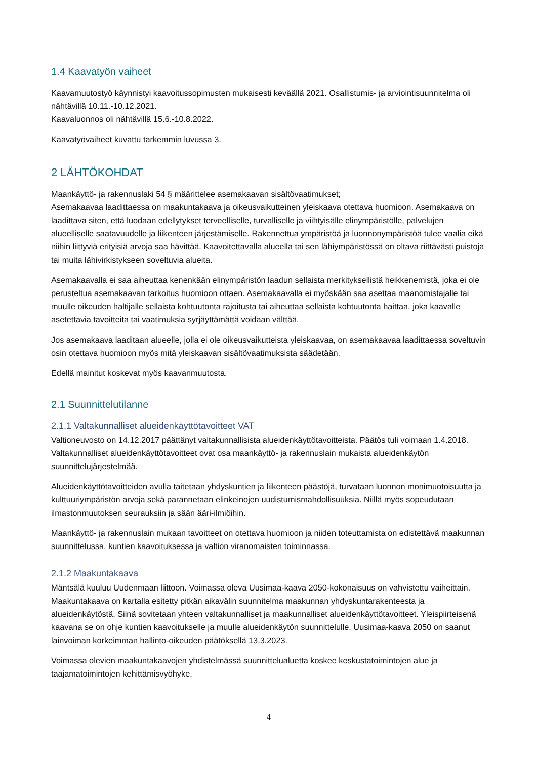1.4 Kaavatyön vaiheet
Kaavamuutostyö käynnistyi kaavoitussopimusten mukaisesti keväällä 2021. Osallistumis- ja arviointisuunnitelma oli nähtävillä 10.11.-10.12.2021.
Kaavaluonnos oli nähtävillä 15.6.-10.8.2022.
Kaavatyövaiheet kuvattu tarkemmin luvussa 3.
2 LÄHTÖKOHDAT
Maankäyttö- ja rakennuslaki 54 § määrittelee asemakaavan sisältövaatimukset;
Asemakaavaa laadittaessa on maakuntakaava ja oikeusvaikutteinen yleiskaava otettava huomioon. Asemakaava on laadittava siten, että luodaan edellytykset terveelliselle, turvalliselle ja viihtyisälle elinympäristölle, palvelujen alueelliselle saatavuudelle ja liikenteen järjestämiselle. Rakennettua ympäristöä ja luonnonympäristöä tulee vaalia eikä niihin liittyviä erityisiä arvoja saa hävittää. Kaavoitettavalla alueella tai sen lähiympäristössä on oltava riittävästi puistoja tai muita lähivirkistykseen soveltuvia alueita.
Asemakaavalla ei saa aiheuttaa kenenkään elinympäristön laadun sellaista merkityksellistä heikkenemistä, joka ei ole perusteltua asemakaavan tarkoitus huomioon ottaen. Asemakaavalla ei myöskään saa asettaa maanomistajalle tai muulle oikeuden haltijalle sellaista kohtuutonta rajoitusta tai aiheuttaa sellaista kohtuutonta haittaa, joka kaavalle asetettavia tavoitteita tai vaatimuksia syrjäyttämättä voidaan välttää.
Jos asemakaava laaditaan alueelle, jolla ei ole oikeusvaikutteista yleiskaavaa, on asemakaavaa laadittaessa soveltuvin osin otettava huomioon myös mitä yleiskaavan sisältövaatimuksista säädetään.
Edellä mainitut koskevat myös kaavanmuutosta.
2.1 Suunnittelutilanne
2.1.1 Valtakunnalliset alueidenkäyttötavoitteet VAT
Valtioneuvosto on 14.12.2017 päättänyt valtakunnallisista alueidenkäyttötavoitteista. Päätös tuli voimaan 1.4.2018. Valtakunnalliset alueidenkäyttötavoitteet ovat osa maankäyttö- ja rakennuslain mukaista alueidenkäytön suunnittelujärjestelmää.
Alueidenkäyttötavoitteiden avulla taitetaan yhdyskuntien ja liikenteen päästöjä, turvataan luonnon monimuotoisuutta ja kulttuuriympäristön arvoja sekä parannetaan elinkeinojen uudistumismahdollisuuksia. Niillä myös sopeudutaan ilmastonmuutoksen seurauksiin ja sään ääri-ilmiöihin.
Maankäyttö- ja rakennuslain mukaan tavoitteet on otettava huomioon ja niiden toteuttamista on edistettävä maakunnan suunnittelussa, kuntien kaavoituksessa ja valtion viranomaisten toiminnassa.
2.1.2 Maakuntakaava
Mäntsälä kuuluu Uudenmaan liittoon. Voimassa oleva Uusimaa-kaava 2050-kokonaisuus on vahvistettu vaiheittain. Maakuntakaava on kartalla esitetty pitkän aikavälin suunnitelma maakunnan yhdyskuntarakenteesta ja alueidenkäytöstä. Siinä sovitetaan yhteen valtakunnalliset ja maakunnalliset alueidenkäyttötavoitteet. Yleispiirteisenä kaavana se on ohje kuntien kaavoitukselle ja muulle alueidenkäytön suunnittelulle. Uusimaa-kaava 2050 on saanut lainvoiman korkeimman hallinto-oikeuden päätöksellä 13.3.2023.
Voimassa olevien maakuntakaavojen yhdistelmässä suunnittelualuetta koskee keskustatoimintojen alue ja taajamatoimintojen kehittämisvyöhyke.
4